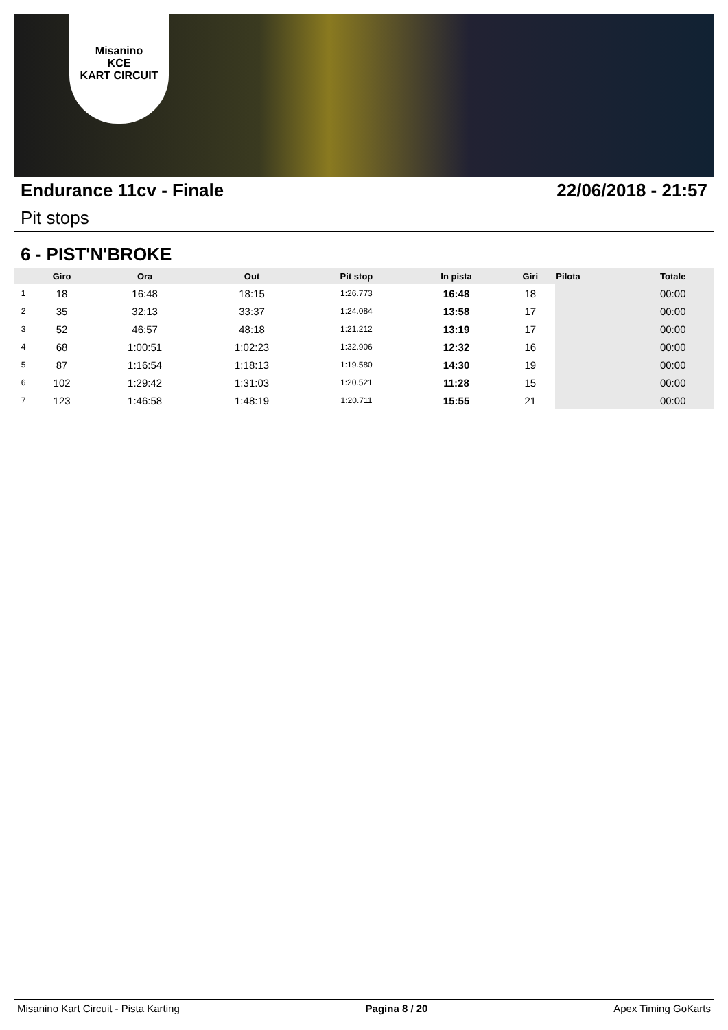Misanino
KCE
KART CIRCUIT
Endurance 11cv - Finale 22/06/2018 - 21:57
Pit stops
6 - PIST'N'BROKE
| | Giro | Ora | Out | Pit stop | In pista | Giri | Pilota | Totale |
| --- | --- | --- | --- | --- | --- | --- | --- | --- |
| 1 | 18 | 16:48 | 18:15 | 1:26.773 | 16:48 | 18 | | 00:00 |
| 2 | 35 | 32:13 | 33:37 | 1:24.084 | 13:58 | 17 | | 00:00 |
| 3 | 52 | 46:57 | 48:18 | 1:21.212 | 13:19 | 17 | | 00:00 |
| 4 | 68 | 1:00:51 | 1:02:23 | 1:32.906 | 12:32 | 16 | | 00:00 |
| 5 | 87 | 1:16:54 | 1:18:13 | 1:19.580 | 14:30 | 19 | | 00:00 |
| 6 | 102 | 1:29:42 | 1:31:03 | 1:20.521 | 11:28 | 15 | | 00:00 |
| 7 | 123 | 1:46:58 | 1:48:19 | 1:20.711 | 15:55 | 21 | | 00:00 |
Misanino Kart Circuit - Pista Karting Pagina 8 / 20 Apex Timing GoKarts